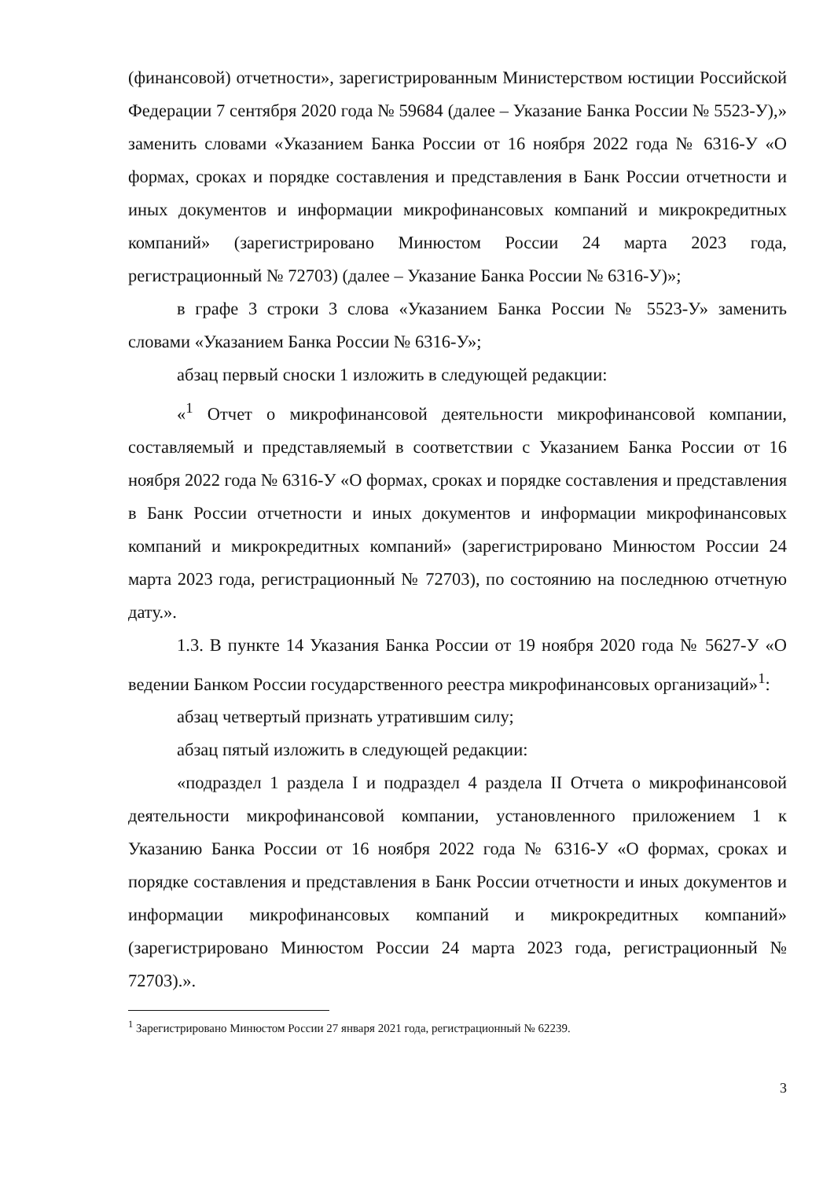(финансовой) отчетности», зарегистрированным Министерством юстиции Российской Федерации 7 сентября 2020 года № 59684 (далее – Указание Банка России № 5523-У),» заменить словами «Указанием Банка России от 16 ноября 2022 года № 6316-У «О формах, сроках и порядке составления и представления в Банк России отчетности и иных документов и информации микрофинансовых компаний и микрокредитных компаний» (зарегистрировано Минюстом России 24 марта 2023 года, регистрационный № 72703) (далее – Указание Банка России № 6316-У)»;
в графе 3 строки 3 слова «Указанием Банка России № 5523-У» заменить словами «Указанием Банка России № 6316-У»;
абзац первый сноски 1 изложить в следующей редакции:
«<sup>1</sup> Отчет о микрофинансовой деятельности микрофинансовой компании, составляемый и представляемый в соответствии с Указанием Банка России от 16 ноября 2022 года № 6316-У «О формах, сроках и порядке составления и представления в Банк России отчетности и иных документов и информации микрофинансовых компаний и микрокредитных компаний» (зарегистрировано Минюстом России 24 марта 2023 года, регистрационный № 72703), по состоянию на последнюю отчетную дату.».
1.3. В пункте 14 Указания Банка России от 19 ноября 2020 года № 5627-У «О ведении Банком России государственного реестра микрофинансовых организаций»<sup>1</sup>:
абзац четвертый признать утратившим силу;
абзац пятый изложить в следующей редакции:
«подраздел 1 раздела I и подраздел 4 раздела II Отчета о микрофинансовой деятельности микрофинансовой компании, установленного приложением 1 к Указанию Банка России от 16 ноября 2022 года № 6316-У «О формах, сроках и порядке составления и представления в Банк России отчетности и иных документов и информации микрофинансовых компаний и микрокредитных компаний» (зарегистрировано Минюстом России 24 марта 2023 года, регистрационный № 72703).».
<sup>1</sup> Зарегистрировано Минюстом России 27 января 2021 года, регистрационный № 62239.
3